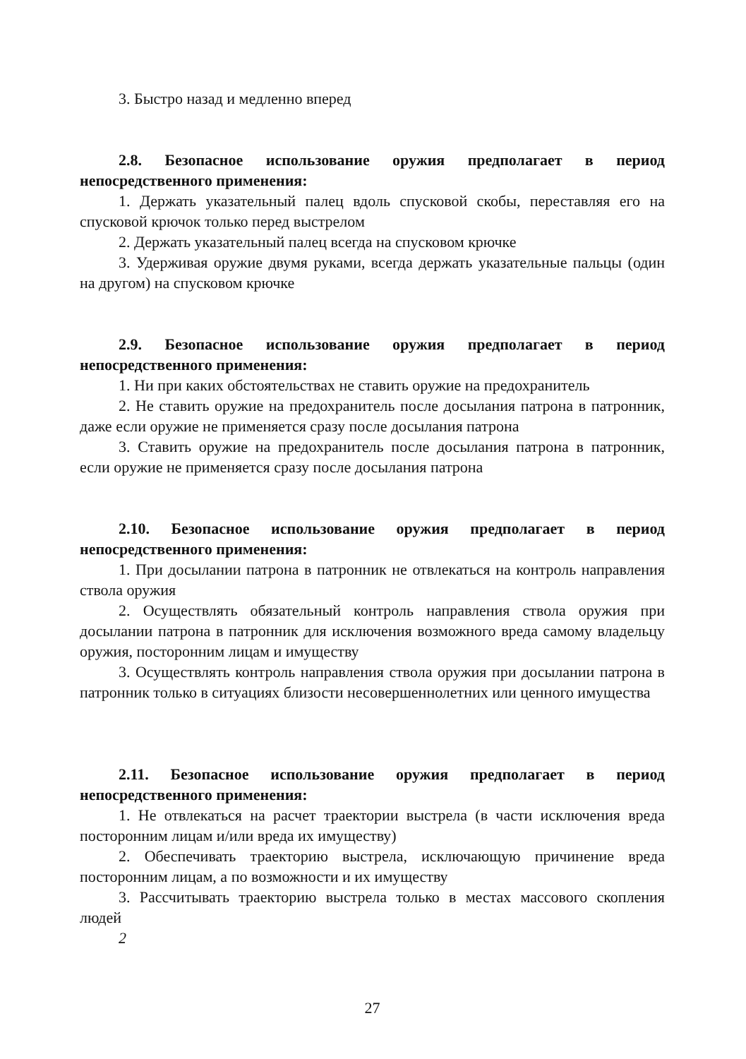3. Быстро назад и медленно вперед
2.8. Безопасное использование оружия предполагает в период непосредственного применения:
1. Держать указательный палец вдоль спусковой скобы, переставляя его на спусковой крючок только перед выстрелом
2. Держать указательный палец всегда на спусковом крючке
3. Удерживая оружие двумя руками, всегда держать указательные пальцы (один на другом) на спусковом крючке
2.9. Безопасное использование оружия предполагает в период непосредственного применения:
1. Ни при каких обстоятельствах не ставить оружие на предохранитель
2. Не ставить оружие на предохранитель после досылания патрона в патронник, даже если оружие не применяется сразу после досылания патрона
3. Ставить оружие на предохранитель после досылания патрона в патронник, если оружие не применяется сразу после досылания патрона
2.10. Безопасное использование оружия предполагает в период непосредственного применения:
1. При досылании патрона в патронник не отвлекаться на контроль направления ствола оружия
2. Осуществлять обязательный контроль направления ствола оружия при досылании патрона в патронник для исключения возможного вреда самому владельцу оружия, посторонним лицам и имуществу
3. Осуществлять контроль направления ствола оружия при досылании патрона в патронник только в ситуациях близости несовершеннолетних или ценного имущества
2.11. Безопасное использование оружия предполагает в период непосредственного применения:
1. Не отвлекаться на расчет траектории выстрела (в части исключения вреда посторонним лицам и/или вреда их имуществу)
2. Обеспечивать траекторию выстрела, исключающую причинение вреда посторонним лицам, а по возможности и их имуществу
3. Рассчитывать траекторию выстрела только в местах массового скопления людей
2
27